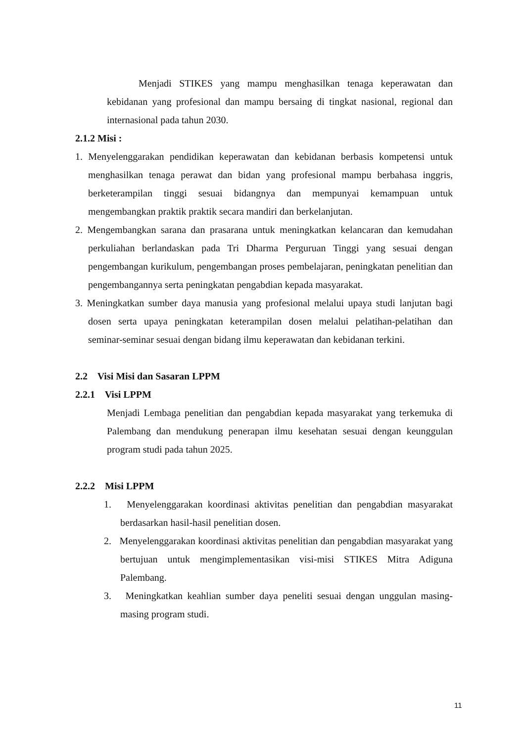Menjadi STIKES yang mampu menghasilkan tenaga keperawatan dan kebidanan yang profesional dan mampu bersaing di tingkat nasional, regional dan internasional pada tahun 2030.
2.1.2 Misi :
1. Menyelenggarakan pendidikan keperawatan dan kebidanan berbasis kompetensi untuk menghasilkan tenaga perawat dan bidan yang profesional mampu berbahasa inggris, berketerampilan tinggi sesuai bidangnya dan mempunyai kemampuan untuk mengembangkan praktik praktik secara mandiri dan berkelanjutan.
2. Mengembangkan sarana dan prasarana untuk meningkatkan kelancaran dan kemudahan perkuliahan berlandaskan pada Tri Dharma Perguruan Tinggi yang sesuai dengan pengembangan kurikulum, pengembangan proses pembelajaran, peningkatan penelitian dan pengembangannya serta peningkatan pengabdian kepada masyarakat.
3. Meningkatkan sumber daya manusia yang profesional melalui upaya studi lanjutan bagi dosen serta upaya peningkatan keterampilan dosen melalui pelatihan-pelatihan dan seminar-seminar sesuai dengan bidang ilmu keperawatan dan kebidanan terkini.
2.2 Visi Misi dan Sasaran LPPM
2.2.1 Visi LPPM
Menjadi Lembaga penelitian dan pengabdian kepada masyarakat yang terkemuka di Palembang dan mendukung penerapan ilmu kesehatan sesuai dengan keunggulan program studi pada tahun 2025.
2.2.2 Misi LPPM
1. Menyelenggarakan koordinasi aktivitas penelitian dan pengabdian masyarakat berdasarkan hasil-hasil penelitian dosen.
2. Menyelenggarakan koordinasi aktivitas penelitian dan pengabdian masyarakat yang bertujuan untuk mengimplementasikan visi-misi STIKES Mitra Adiguna Palembang.
3. Meningkatkan keahlian sumber daya peneliti sesuai dengan unggulan masing-masing program studi.
11